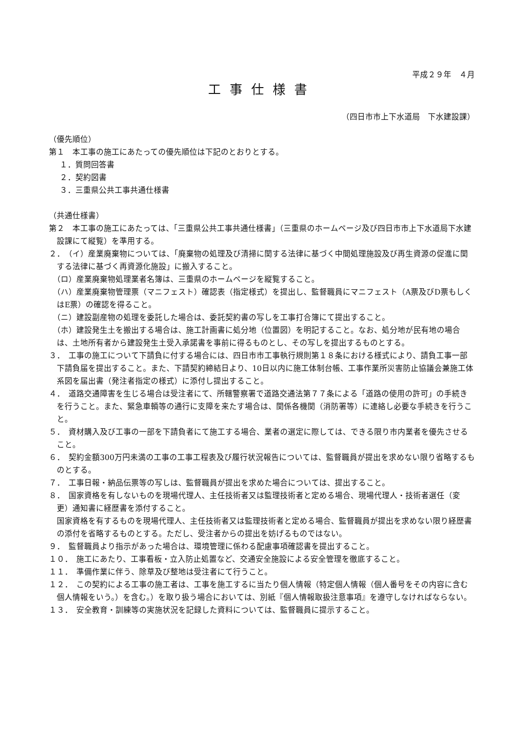平成２９年　４月
工事仕様書
（四日市市上下水道局　下水建設課）
（優先順位）
第１　本工事の施工にあたっての優先順位は下記のとおりとする。
１．質問回答書
２．契約図書
３．三重県公共工事共通仕様書
（共通仕様書）
第２　本工事の施工にあたっては、「三重県公共工事共通仕様書」（三重県のホームページ及び四日市市上下水道局下水建設課にて縦覧）を準用する。
２．　（イ）産業廃棄物については、「廃棄物の処理及び清掃に関する法律に基づく中間処理施設及び再生資源の促進に関する法律に基づく再資源化施設」に搬入すること。
　（ロ）産業廃棄物処理業者名簿は、三重県のホームページを縦覧すること。
　（ハ）産業廃棄物管理票（マニフェスト）確認表（指定様式）を提出し、監督職員にマニフェスト（A票及びD票もしくはE票）の確認を得ること。
　（ニ）建設副産物の処理を委託した場合は、委託契約書の写しを工事打合簿にて提出すること。
　（ホ）建設発生土を搬出する場合は、施工計画書に処分地（位置図）を明記すること。なお、処分地が民有地の場合は、土地所有者から建設発生土受入承諾書を事前に得るものとし、その写しを提出するものとする。
３．　工事の施工について下請負に付する場合には、四日市市工事執行規則第１８条における様式により、請負工事一部下請負届を提出すること。また、下請契約締結日より、10日以内に施工体制台帳、工事作業所災害防止協議会兼施工体系図を届出書（発注者指定の様式）に添付し提出すること。
４．　道路交通障害を生じる場合は受注者にて、所轄警察署で道路交通法第７７条による「道路の使用の許可」の手続きを行うこと。また、緊急車輌等の通行に支障を来たす場合は、関係各機関（消防署等）に連絡し必要な手続きを行うこと。
５．　資材購入及び工事の一部を下請負者にて施工する場合、業者の選定に際しては、できる限り市内業者を優先させること。
６．　契約金額300万円未満の工事の工事工程表及び履行状況報告については、監督職員が提出を求めない限り省略するものとする。
７．　工事日報・納品伝票等の写しは、監督職員が提出を求めた場合については、提出すること。
８．　国家資格を有しないものを現場代理人、主任技術者又は監理技術者と定める場合、現場代理人・技術者選任（変更）通知書に経歴書を添付すること。
国家資格を有するものを現場代理人、主任技術者又は監理技術者と定める場合、監督職員が提出を求めない限り経歴書の添付を省略するものとする。ただし、受注者からの提出を妨げるものではない。
９．　監督職員より指示があった場合は、環境管理に係わる配慮事項確認書を提出すること。
１０．　施工にあたり、工事看板・立入防止処置など、交通安全施設による安全管理を徹底すること。
１１．　準備作業に伴う、除草及び整地は受注者にて行うこと。
１２．　この契約による工事の施工者は、工事を施工するに当たり個人情報（特定個人情報（個人番号をその内容に含む個人情報をいう。）を含む。）を取り扱う場合においては、別紙『個人情報取扱注意事項』を遵守しなければならない。
１３．　安全教育・訓練等の実施状況を記録した資料については、監督職員に提示すること。